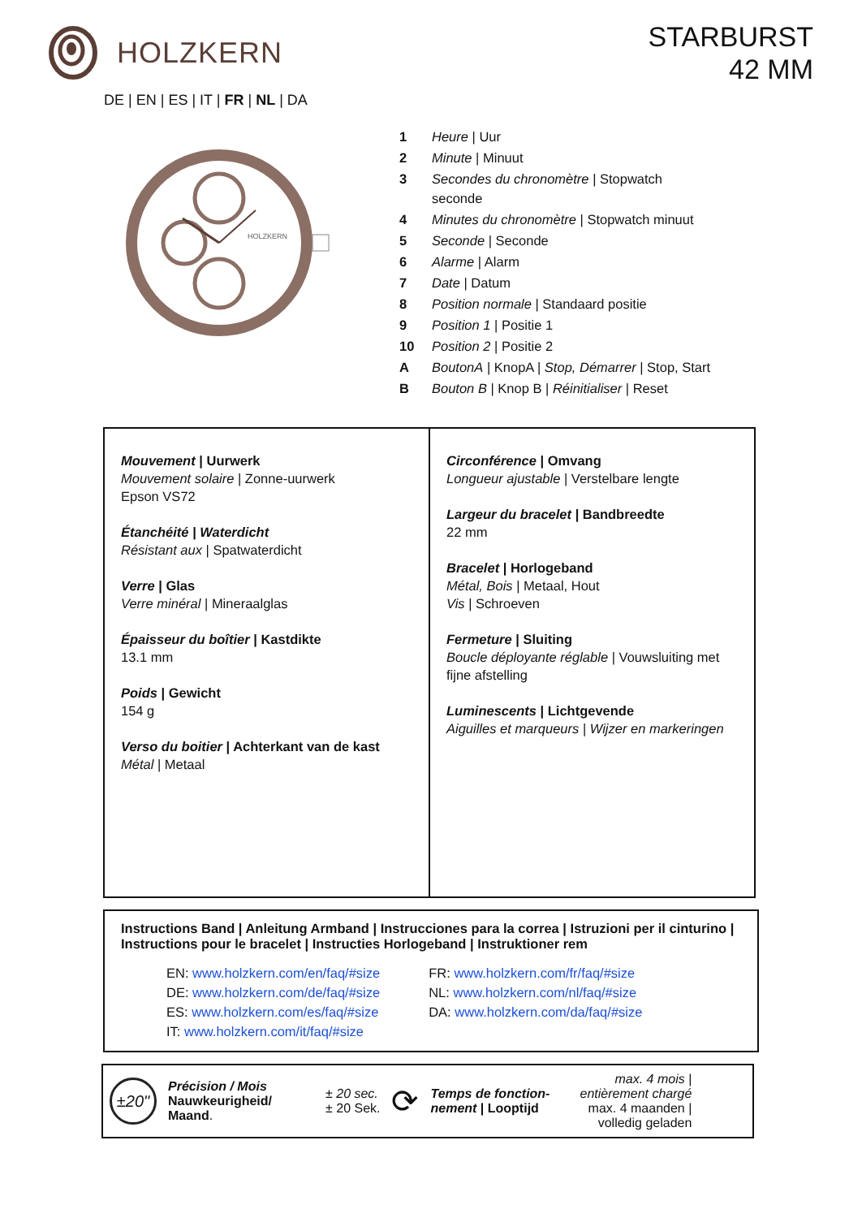HOLZKERN
STARBURST
42 MM
DE | EN | ES | IT | FR | NL | DA
HOLZKERN
| 1 | Heure / Uur |
| 2 | Minute / Minuut |
| 3 | Secondes du chronomètre / Stopwatch seconde |
| 4 | Minutes du chronomètre / Stopwatch minuut |
| 5 | Seconde / Seconde |
| 6 | Alarme / Alarm |
| 7 | Date / Datum |
| 8 | Position normale / Standaard positie |
| 9 | Position 1 / Positie 1 |
| 10 | Position 2 / Positie 2 |
| A | BoutonA / KnopA / Stop, Démarrer / Stop, Start |
| B | Bouton B / Knop B / Réinitialiser / Reset |
| Mouvement / Uurwerk Mouvement solaire / Zonne-uurwerk Epson VS72 Étanchéité / Waterdicht Résistant aux / Spatwaterdicht Verre / Glas Verre minéral / Mineraalglas Épaisseur du boîtier / Kastdikte 13.1 mm Poids / Gewicht 154 g Verso du boitier / Achterkant van de kast Métal / Metaal | Circonférence / Omvang Longueur ajustable / Verstelbare lengte Largeur du bracelet / Bandbreedte 22 mm Bracelet / Horlogeband Métal, Bois / Metaal, Hout Vis / Schroeven Fermeture / Sluiting Boucle déployante réglable / Vouwsluiting met fijne afstelling Luminescents / Lichtgevende Aiguilles et marqueurs / Wijzer en markeringen |
Instructions Band | Anleitung Armband | Instrucciones para la correa | Istruzioni per il cinturino | Instructions pour le bracelet | Instructies Horlogeband | Instruktioner rem
EN: www.holzkern.com/en/faq/#size
DE: www.holzkern.com/de/faq/#size
ES: www.holzkern.com/es/faq/#size
IT: www.holzkern.com/it/faq/#size
FR: www.holzkern.com/fr/faq/#size
NL: www.holzkern.com/nl/faq/#size
DA: www.holzkern.com/da/faq/#size
±20"
Précision / Mois
Nauwkeurigheid/
Maand.
± 20 sec.
± 20 Sek.
⟳
Temps de fonction-nement | Looptijd
max. 4 mois |
entièrement chargé
max. 4 maanden |
volledig geladen